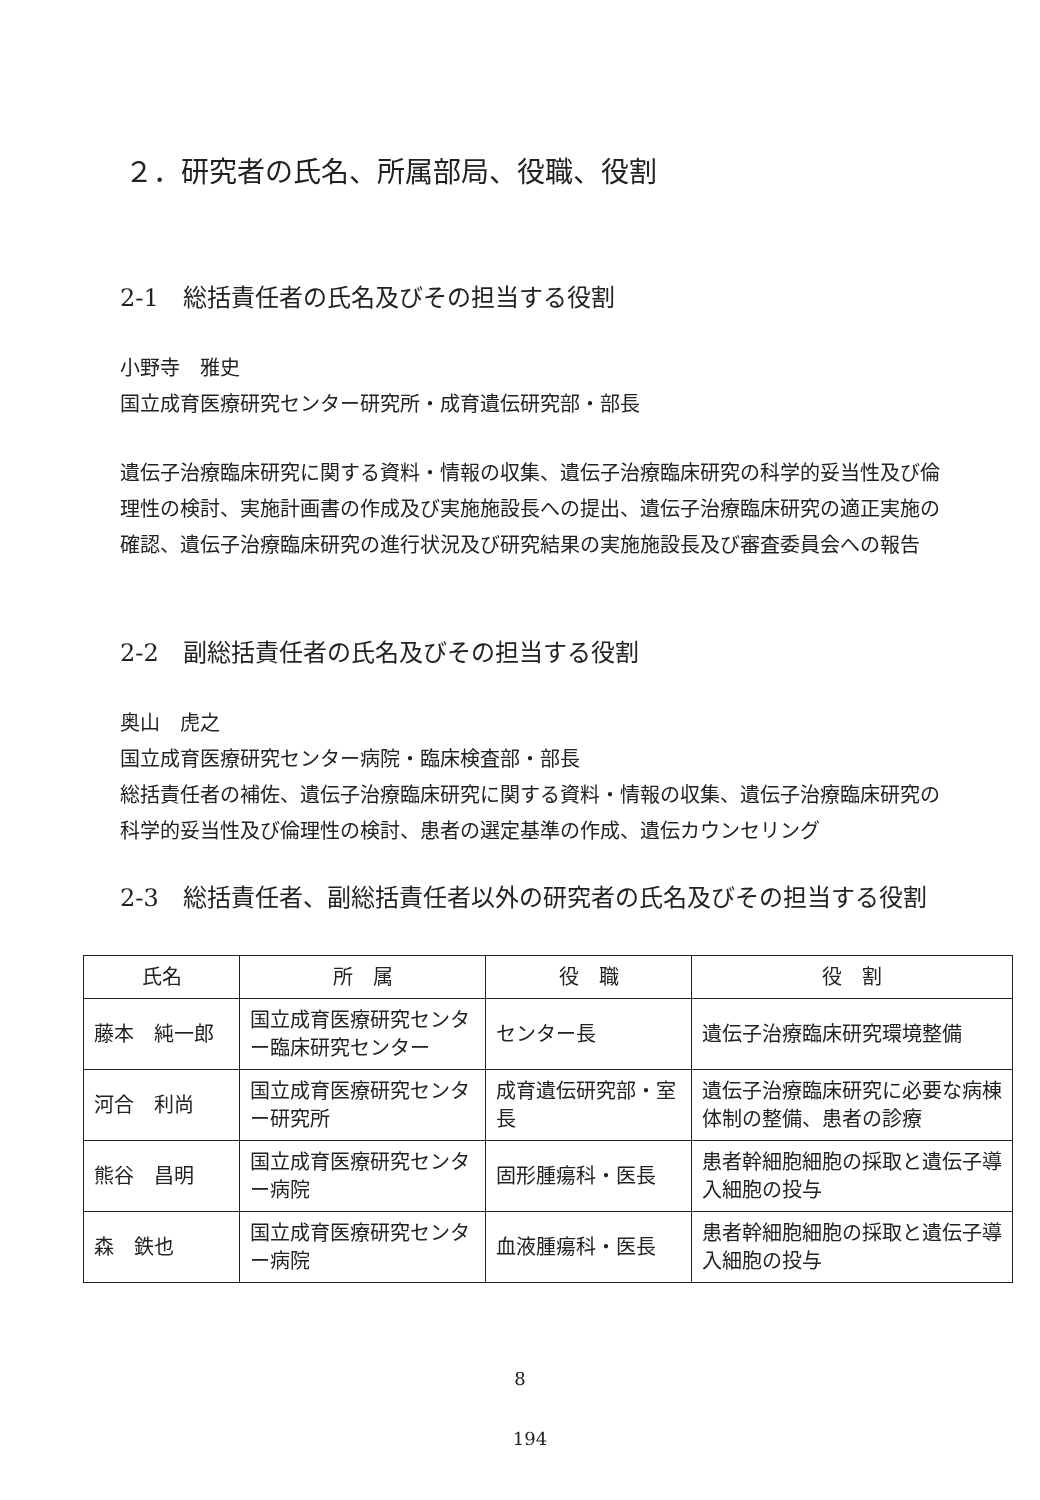２．研究者の氏名、所属部局、役職、役割
2-1　総括責任者の氏名及びその担当する役割
小野寺　雅史
国立成育医療研究センター研究所・成育遺伝研究部・部長
遺伝子治療臨床研究に関する資料・情報の収集、遺伝子治療臨床研究の科学的妥当性及び倫理性の検討、実施計画書の作成及び実施施設長への提出、遺伝子治療臨床研究の適正実施の確認、遺伝子治療臨床研究の進行状況及び研究結果の実施施設長及び審査委員会への報告
2-2　副総括責任者の氏名及びその担当する役割
奥山　虎之
国立成育医療研究センター病院・臨床検査部・部長
総括責任者の補佐、遺伝子治療臨床研究に関する資料・情報の収集、遺伝子治療臨床研究の科学的妥当性及び倫理性の検討、患者の選定基準の作成、遺伝カウンセリング
2-3　総括責任者、副総括責任者以外の研究者の氏名及びその担当する役割
| 氏名 | 所 属 | 役 職 | 役 割 |
| --- | --- | --- | --- |
| 藤本 純一郎 | 国立成育医療研究センター臨床研究センター | センター長 | 遺伝子治療臨床研究環境整備 |
| 河合 利尚 | 国立成育医療研究センター研究所 | 成育遺伝研究部・室長 | 遺伝子治療臨床研究に必要な病棟体制の整備、患者の診療 |
| 熊谷 昌明 | 国立成育医療研究センター病院 | 固形腫瘍科・医長 | 患者幹細胞細胞の採取と遺伝子導入細胞の投与 |
| 森 鉄也 | 国立成育医療研究センター病院 | 血液腫瘍科・医長 | 患者幹細胞細胞の採取と遺伝子導入細胞の投与 |
8
194